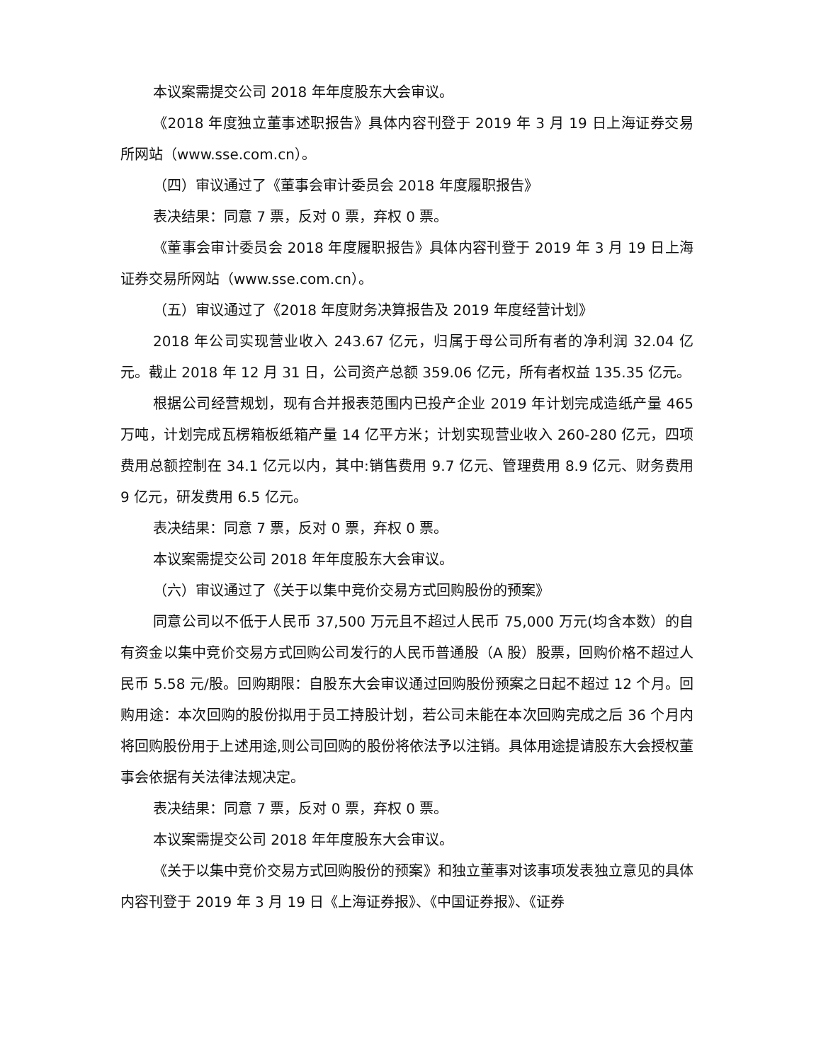本议案需提交公司 2018 年年度股东大会审议。
《2018 年度独立董事述职报告》具体内容刊登于 2019 年 3 月 19 日上海证券交易所网站（www.sse.com.cn）。
（四）审议通过了《董事会审计委员会 2018 年度履职报告》
表决结果：同意 7 票，反对 0 票，弃权 0 票。
《董事会审计委员会 2018 年度履职报告》具体内容刊登于 2019 年 3 月 19 日上海证券交易所网站（www.sse.com.cn）。
（五）审议通过了《2018 年度财务决算报告及 2019 年度经营计划》
2018 年公司实现营业收入 243.67 亿元，归属于母公司所有者的净利润 32.04 亿元。截止 2018 年 12 月 31 日，公司资产总额 359.06 亿元，所有者权益 135.35 亿元。
根据公司经营规划，现有合并报表范围内已投产企业 2019 年计划完成造纸产量 465 万吨，计划完成瓦楞箱板纸箱产量 14 亿平方米；计划实现营业收入 260-280 亿元，四项费用总额控制在 34.1 亿元以内，其中:销售费用 9.7 亿元、管理费用 8.9 亿元、财务费用 9 亿元，研发费用 6.5 亿元。
表决结果：同意 7 票，反对 0 票，弃权 0 票。
本议案需提交公司 2018 年年度股东大会审议。
（六）审议通过了《关于以集中竞价交易方式回购股份的预案》
同意公司以不低于人民币 37,500 万元且不超过人民币 75,000 万元(均含本数）的自有资金以集中竞价交易方式回购公司发行的人民币普通股（A 股）股票，回购价格不超过人民币 5.58 元/股。回购期限：自股东大会审议通过回购股份预案之日起不超过 12 个月。回购用途：本次回购的股份拟用于员工持股计划，若公司未能在本次回购完成之后 36 个月内将回购股份用于上述用途,则公司回购的股份将依法予以注销。具体用途提请股东大会授权董事会依据有关法律法规决定。
表决结果：同意 7 票，反对 0 票，弃权 0 票。
本议案需提交公司 2018 年年度股东大会审议。
《关于以集中竞价交易方式回购股份的预案》和独立董事对该事项发表独立意见的具体内容刊登于 2019 年 3 月 19 日《上海证券报》、《中国证券报》、《证券